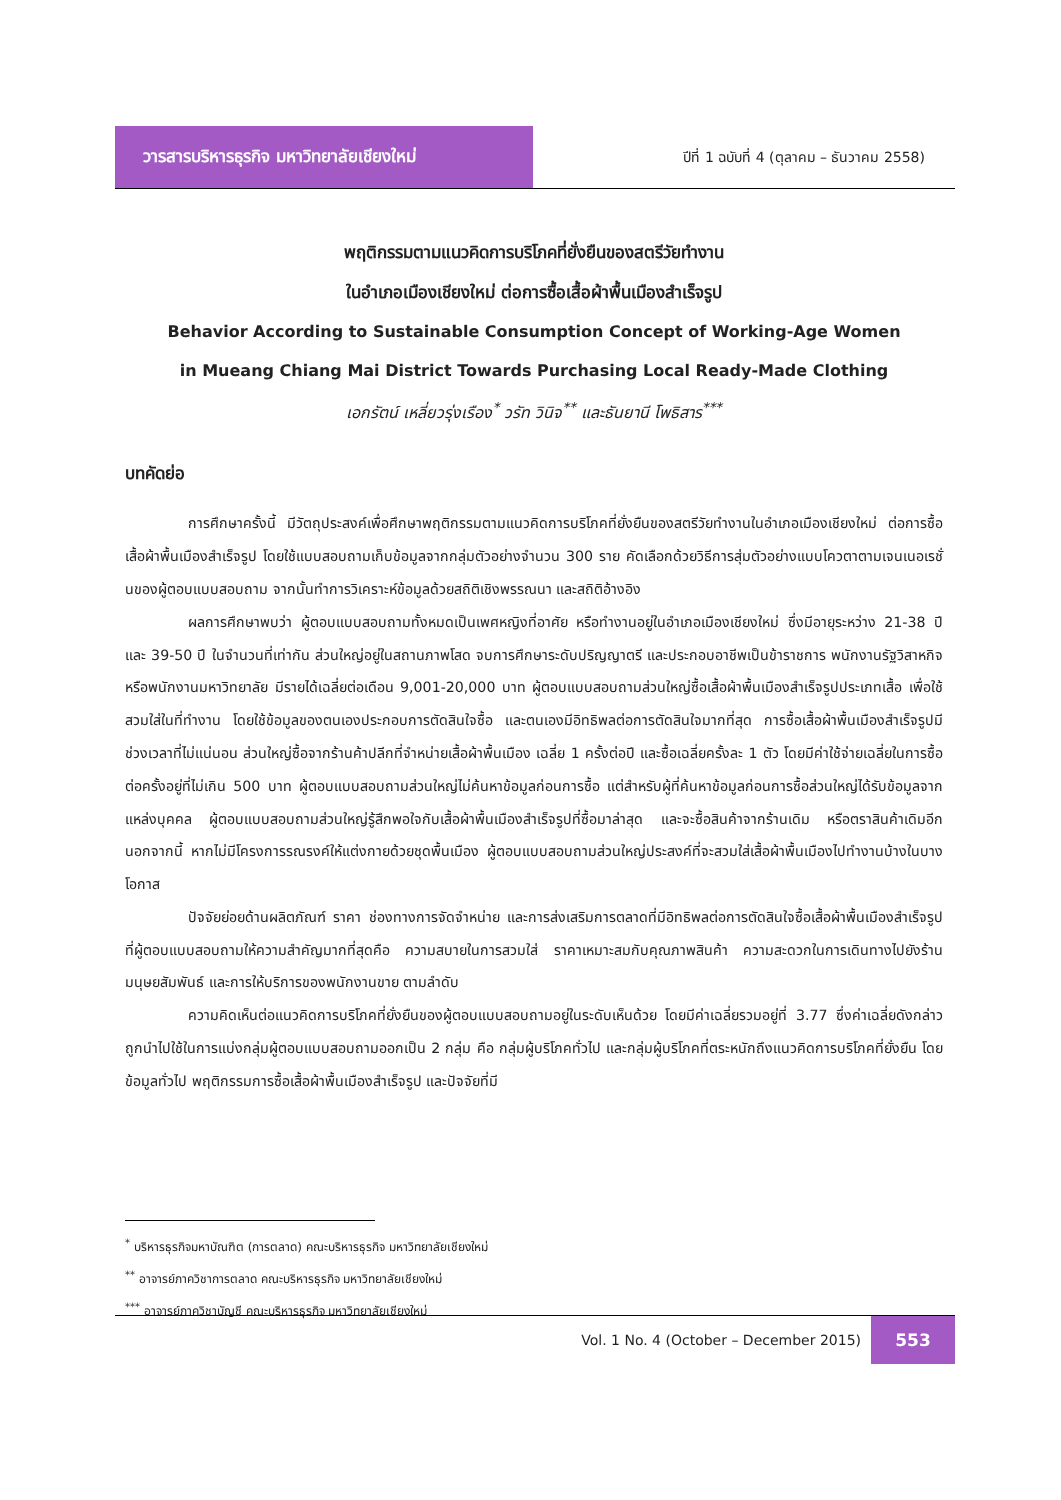วารสารบริหารธุรกิจ มหาวิทยาลัยเชียงใหม่
ปีที่ 1 ฉบับที่ 4 (ตุลาคม – ธันวาคม 2558)
พฤติกรรมตามแนวคิดการบริโภคที่ยั่งยืนของสตรีวัยทำงาน
ในอำเภอเมืองเชียงใหม่ ต่อการซื้อเสื้อผ้าพื้นเมืองสำเร็จรูป
Behavior According to Sustainable Consumption Concept of Working-Age Women
in Mueang Chiang Mai District Towards Purchasing Local Ready-Made Clothing
เอกรัตน์ เหลี่ยวรุ่งเรือง<sup>*</sup> วรัท วินิจ<sup>**</sup> และธันยานี โพธิสาร<sup>***</sup>
บทคัดย่อ
การศึกษาครั้งนี้ มีวัตถุประสงค์เพื่อศึกษาพฤติกรรมตามแนวคิดการบริโภคที่ยั่งยืนของสตรีวัยทำงานในอำเภอเมืองเชียงใหม่ ต่อการซื้อเสื้อผ้าพื้นเมืองสำเร็จรูป โดยใช้แบบสอบถามเก็บข้อมูลจากกลุ่มตัวอย่างจำนวน 300 ราย คัดเลือกด้วยวิธีการสุ่มตัวอย่างแบบโควตาตามเจนเนอเรชั่นของผู้ตอบแบบสอบถาม จากนั้นทำการวิเคราะห์ข้อมูลด้วยสถิติเชิงพรรณนา และสถิติอ้างอิง
ผลการศึกษาพบว่า ผู้ตอบแบบสอบถามทั้งหมดเป็นเพศหญิงที่อาศัย หรือทำงานอยู่ในอำเภอเมืองเชียงใหม่ ซึ่งมีอายุระหว่าง 21-38 ปี และ 39-50 ปี ในจำนวนที่เท่ากัน ส่วนใหญ่อยู่ในสถานภาพโสด จบการศึกษาระดับปริญญาตรี และประกอบอาชีพเป็นข้าราชการ พนักงานรัฐวิสาหกิจหรือพนักงานมหาวิทยาลัย มีรายได้เฉลี่ยต่อเดือน 9,001-20,000 บาท ผู้ตอบแบบสอบถามส่วนใหญ่ซื้อเสื้อผ้าพื้นเมืองสำเร็จรูปประเภทเสื้อ เพื่อใช้สวมใส่ในที่ทำงาน โดยใช้ข้อมูลของตนเองประกอบการตัดสินใจซื้อ และตนเองมีอิทธิพลต่อการตัดสินใจมากที่สุด การซื้อเสื้อผ้าพื้นเมืองสำเร็จรูปมีช่วงเวลาที่ไม่แน่นอน ส่วนใหญ่ซื้อจากร้านค้าปลีกที่จำหน่ายเสื้อผ้าพื้นเมือง เฉลี่ย 1 ครั้งต่อปี และซื้อเฉลี่ยครั้งละ 1 ตัว โดยมีค่าใช้จ่ายเฉลี่ยในการซื้อต่อครั้งอยู่ที่ไม่เกิน 500 บาท ผู้ตอบแบบสอบถามส่วนใหญ่ไม่ค้นหาข้อมูลก่อนการซื้อ แต่สำหรับผู้ที่ค้นหาข้อมูลก่อนการซื้อส่วนใหญ่ได้รับข้อมูลจากแหล่งบุคคล ผู้ตอบแบบสอบถามส่วนใหญ่รู้สึกพอใจกับเสื้อผ้าพื้นเมืองสำเร็จรูปที่ซื้อมาล่าสุด และจะซื้อสินค้าจากร้านเดิม หรือตราสินค้าเดิมอีก นอกจากนี้ หากไม่มีโครงการรณรงค์ให้แต่งกายด้วยชุดพื้นเมือง ผู้ตอบแบบสอบถามส่วนใหญ่ประสงค์ที่จะสวมใส่เสื้อผ้าพื้นเมืองไปทำงานบ้างในบางโอกาส
ปัจจัยย่อยด้านผลิตภัณฑ์ ราคา ช่องทางการจัดจำหน่าย และการส่งเสริมการตลาดที่มีอิทธิพลต่อการตัดสินใจซื้อเสื้อผ้าพื้นเมืองสำเร็จรูป ที่ผู้ตอบแบบสอบถามให้ความสำคัญมากที่สุดคือ ความสบายในการสวมใส่ ราคาเหมาะสมกับคุณภาพสินค้า ความสะดวกในการเดินทางไปยังร้าน มนุษยสัมพันธ์ และการให้บริการของพนักงานขาย ตามลำดับ
ความคิดเห็นต่อแนวคิดการบริโภคที่ยั่งยืนของผู้ตอบแบบสอบถามอยู่ในระดับเห็นด้วย โดยมีค่าเฉลี่ยรวมอยู่ที่ 3.77 ซึ่งค่าเฉลี่ยดังกล่าวถูกนำไปใช้ในการแบ่งกลุ่มผู้ตอบแบบสอบถามออกเป็น 2 กลุ่ม คือ กลุ่มผู้บริโภคทั่วไป และกลุ่มผู้บริโภคที่ตระหนักถึงแนวคิดการบริโภคที่ยั่งยืน โดยข้อมูลทั่วไป พฤติกรรมการซื้อเสื้อผ้าพื้นเมืองสำเร็จรูป และปัจจัยที่มี
<sup>*</sup> บริหารธุรกิจมหาบัณฑิต (การตลาด) คณะบริหารธุรกิจ มหาวิทยาลัยเชียงใหม่
<sup>**</sup> อาจารย์ภาควิชาการตลาด คณะบริหารธุรกิจ มหาวิทยาลัยเชียงใหม่
<sup>***</sup> อาจารย์ภาควิชาบัญชี คณะบริหารธุรกิจ มหาวิทยาลัยเชียงใหม่
Vol. 1 No. 4 (October – December 2015)
553